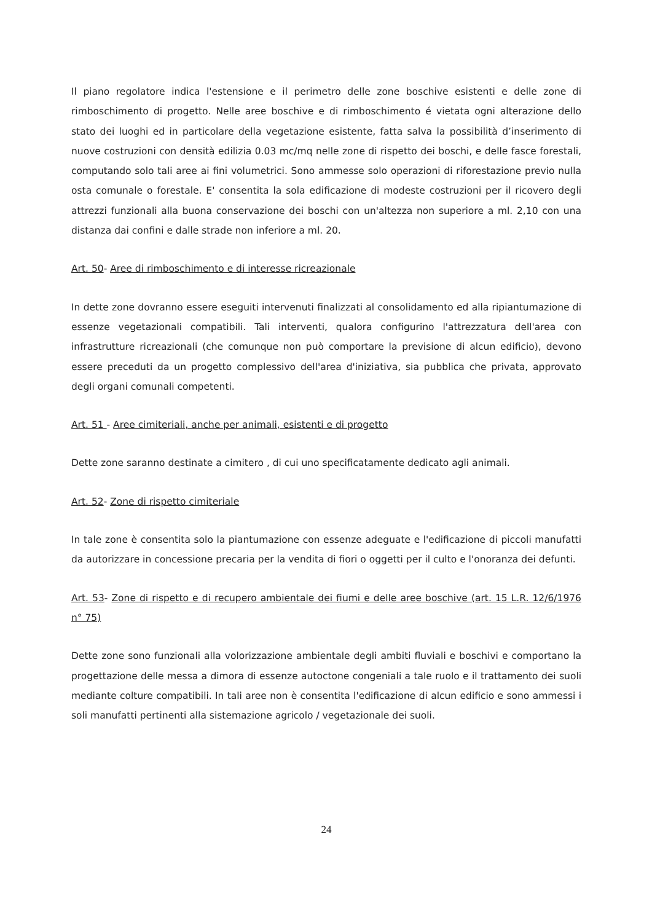Il piano regolatore indica l'estensione e il perimetro delle zone boschive esistenti e delle zone di rimboschimento di progetto. Nelle aree boschive e di rimboschimento é vietata ogni alterazione dello stato dei luoghi ed in particolare della vegetazione esistente, fatta salva la possibilità d’inserimento di nuove costruzioni con densità edilizia 0.03 mc/mq nelle zone di rispetto dei boschi, e delle fasce forestali, computando solo tali aree ai fini volumetrici. Sono ammesse solo operazioni di riforestazione previo nulla osta comunale o forestale. E' consentita la sola edificazione di modeste costruzioni per il ricovero degli attrezzi funzionali alla buona conservazione dei boschi con un'altezza non superiore a ml. 2,10 con una distanza dai confini e dalle strade non inferiore a ml. 20.
Art. 50- Aree di rimboschimento e di interesse ricreazionale
In dette zone dovranno essere eseguiti intervenuti finalizzati al consolidamento ed alla ripiantumazione di essenze vegetazionali compatibili. Tali interventi, qualora configurino l'attrezzatura dell'area con infrastrutture ricreazionali (che comunque non può comportare la previsione di alcun edificio), devono essere preceduti da un progetto complessivo dell'area d'iniziativa, sia pubblica che privata, approvato degli organi comunali competenti.
Art. 51 - Aree cimiteriali, anche per animali, esistenti e di progetto
Dette zone saranno destinate a cimitero , di cui uno specificatamente dedicato agli animali.
Art. 52- Zone di rispetto cimiteriale
In tale zone è consentita solo la piantumazione con essenze adeguate e l'edificazione di piccoli manufatti da autorizzare in concessione precaria per la vendita di fiori o oggetti per il culto e l'onoranza dei defunti.
Art. 53- Zone di rispetto e di recupero ambientale dei fiumi e delle aree boschive (art. 15 L.R. 12/6/1976 n° 75)
Dette zone sono funzionali alla volorizzazione ambientale degli ambiti fluviali e boschivi e comportano la progettazione delle messa a dimora di essenze autoctone congeniali a tale ruolo e il trattamento dei suoli mediante colture compatibili. In tali aree non è consentita l'edificazione di alcun edificio e sono ammessi i soli manufatti pertinenti alla sistemazione agricolo / vegetazionale dei suoli.
24